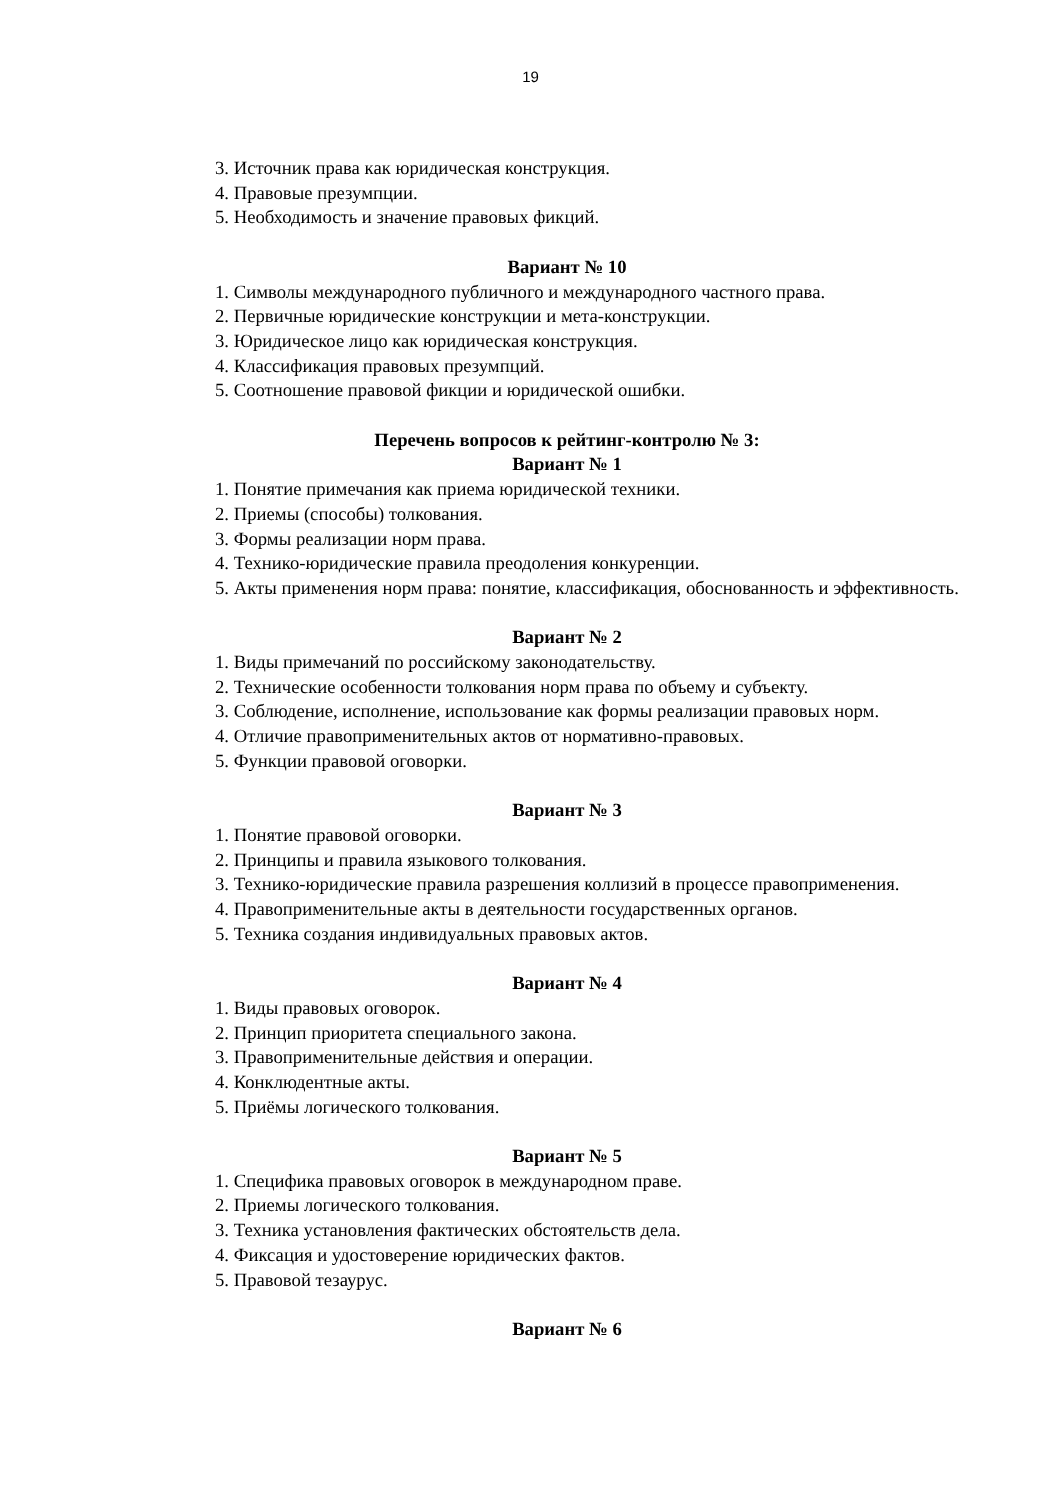19
3. Источник права как юридическая конструкция.
4. Правовые презумпции.
5. Необходимость и значение правовых фикций.
Вариант № 10
1. Символы международного публичного и международного частного права.
2. Первичные юридические конструкции и мета-конструкции.
3. Юридическое лицо как юридическая конструкция.
4. Классификация правовых презумпций.
5. Соотношение правовой фикции и юридической ошибки.
Перечень вопросов к рейтинг-контролю № 3:
Вариант № 1
1. Понятие примечания как приема юридической техники.
2. Приемы (способы) толкования.
3. Формы реализации норм права.
4. Технико-юридические правила преодоления конкуренции.
5. Акты применения норм права: понятие, классификация, обоснованность и эффективность.
Вариант № 2
1. Виды примечаний по российскому законодательству.
2. Технические особенности толкования норм права по объему и субъекту.
3. Соблюдение, исполнение, использование как формы реализации правовых норм.
4. Отличие правоприменительных актов от нормативно-правовых.
5. Функции правовой оговорки.
Вариант № 3
1. Понятие правовой оговорки.
2. Принципы и правила языкового толкования.
3. Технико-юридические правила разрешения коллизий в процессе правоприменения.
4. Правоприменительные акты в деятельности государственных органов.
5. Техника создания индивидуальных правовых актов.
Вариант № 4
1. Виды правовых оговорок.
2. Принцип приоритета специального закона.
3. Правоприменительные действия и операции.
4. Конклюдентные акты.
5. Приёмы логического толкования.
Вариант № 5
1. Специфика правовых оговорок в международном праве.
2. Приемы логического толкования.
3. Техника установления фактических обстоятельств дела.
4. Фиксация и удостоверение юридических фактов.
5. Правовой тезаурус.
Вариант № 6